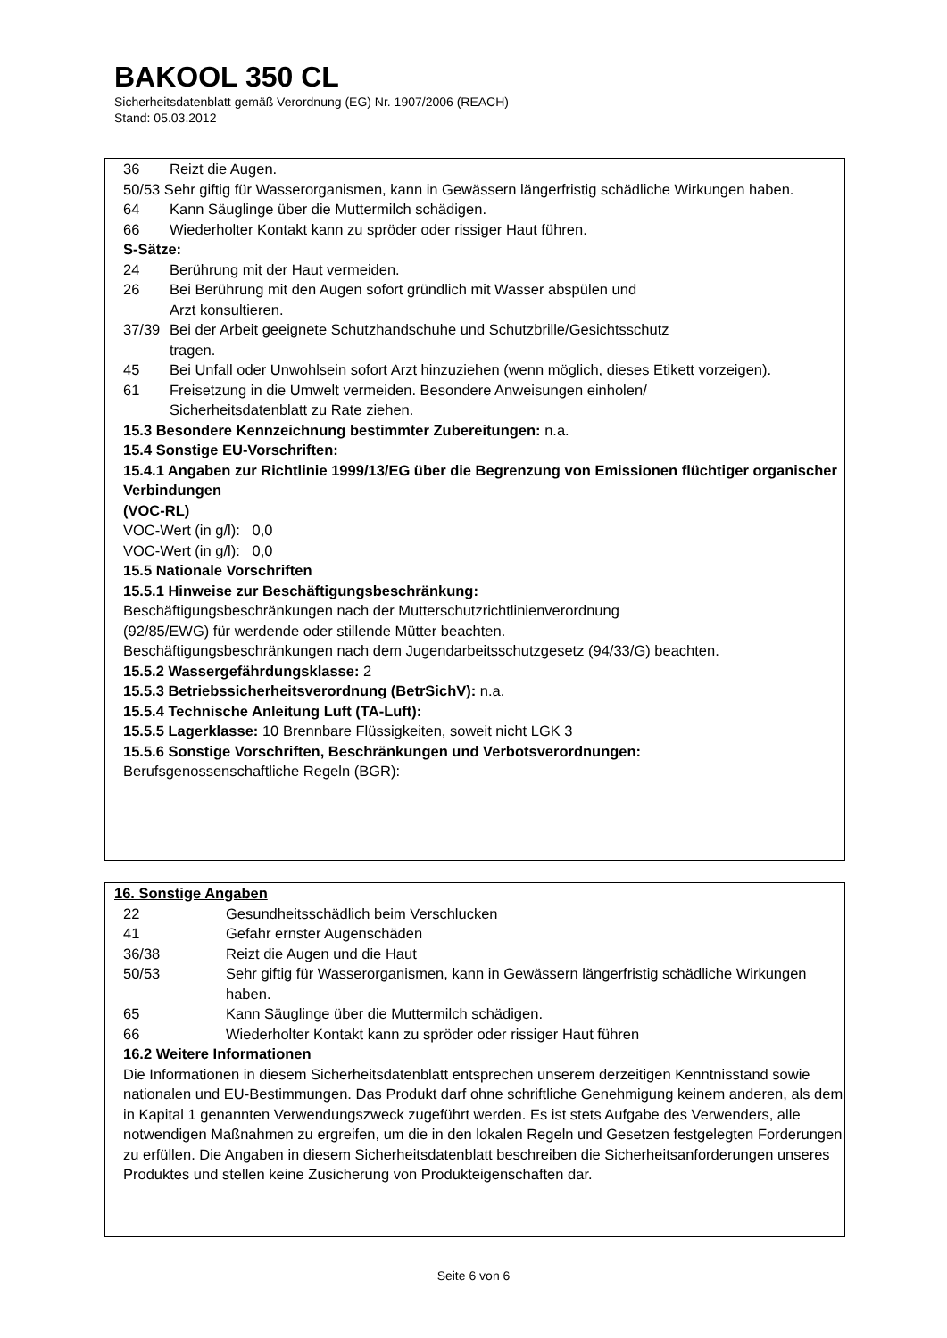BAKOOL 350 CL
Sicherheitsdatenblatt gemäß Verordnung (EG) Nr. 1907/2006 (REACH)
Stand: 05.03.2012
36 Reizt die Augen.
50/53 Sehr giftig für Wasserorganismen, kann in Gewässern längerfristig schädliche Wirkungen haben.
64 Kann Säuglinge über die Muttermilch schädigen.
66 Wiederholter Kontakt kann zu spröder oder rissiger Haut führen.
S-Sätze:
24 Berührung mit der Haut vermeiden.
26 Bei Berührung mit den Augen sofort gründlich mit Wasser abspülen und
Arzt konsultieren.
37/39 Bei der Arbeit geeignete Schutzhandschuhe und Schutzbrille/Gesichtsschutz
tragen.
45 Bei Unfall oder Unwohlsein sofort Arzt hinzuziehen (wenn möglich, dieses Etikett vorzeigen).
61 Freisetzung in die Umwelt vermeiden. Besondere Anweisungen einholen/
Sicherheitsdatenblatt zu Rate ziehen.
15.3 Besondere Kennzeichnung bestimmter Zubereitungen: n.a.
15.4 Sonstige EU-Vorschriften:
15.4.1 Angaben zur Richtlinie 1999/13/EG über die Begrenzung von Emissionen flüchtiger organischer Verbindungen
(VOC-RL)
VOC-Wert (in g/l): 0,0
VOC-Wert (in g/l): 0,0
15.5 Nationale Vorschriften
15.5.1 Hinweise zur Beschäftigungsbeschränkung:
Beschäftigungsbeschränkungen nach der Mutterschutzrichtlinienverordnung
(92/85/EWG) für werdende oder stillende Mütter beachten.
Beschäftigungsbeschränkungen nach dem Jugendarbeitsschutzgesetz (94/33/G) beachten.
15.5.2 Wassergefährdungsklasse: 2
15.5.3 Betriebssicherheitsverordnung (BetrSichV): n.a.
15.5.4 Technische Anleitung Luft (TA-Luft):
15.5.5 Lagerklasse: 10 Brennbare Flüssigkeiten, soweit nicht LGK 3
15.5.6 Sonstige Vorschriften, Beschränkungen und Verbotsverordnungen:
Berufsgenossenschaftliche Regeln (BGR):
16. Sonstige Angaben
22 Gesundheitsschädlich beim Verschlucken
41 Gefahr ernster Augenschäden
36/38 Reizt die Augen und die Haut
50/53 Sehr giftig für Wasserorganismen, kann in Gewässern längerfristig schädliche Wirkungen haben.
65 Kann Säuglinge über die Muttermilch schädigen.
66 Wiederholter Kontakt kann zu spröder oder rissiger Haut führen
16.2 Weitere Informationen
Die Informationen in diesem Sicherheitsdatenblatt entsprechen unserem derzeitigen Kenntnisstand sowie nationalen und EU-Bestimmungen. Das Produkt darf ohne schriftliche Genehmigung keinem anderen, als dem in Kapital 1 genannten Verwendungszweck zugeführt werden. Es ist stets Aufgabe des Verwenders, alle notwendigen Maßnahmen zu ergreifen, um die in den lokalen Regeln und Gesetzen festgelegten Forderungen zu erfüllen. Die Angaben in diesem Sicherheitsdatenblatt beschreiben die Sicherheitsanforderungen unseres Produktes und stellen keine Zusicherung von Produkteigenschaften dar.
Seite 6 von 6